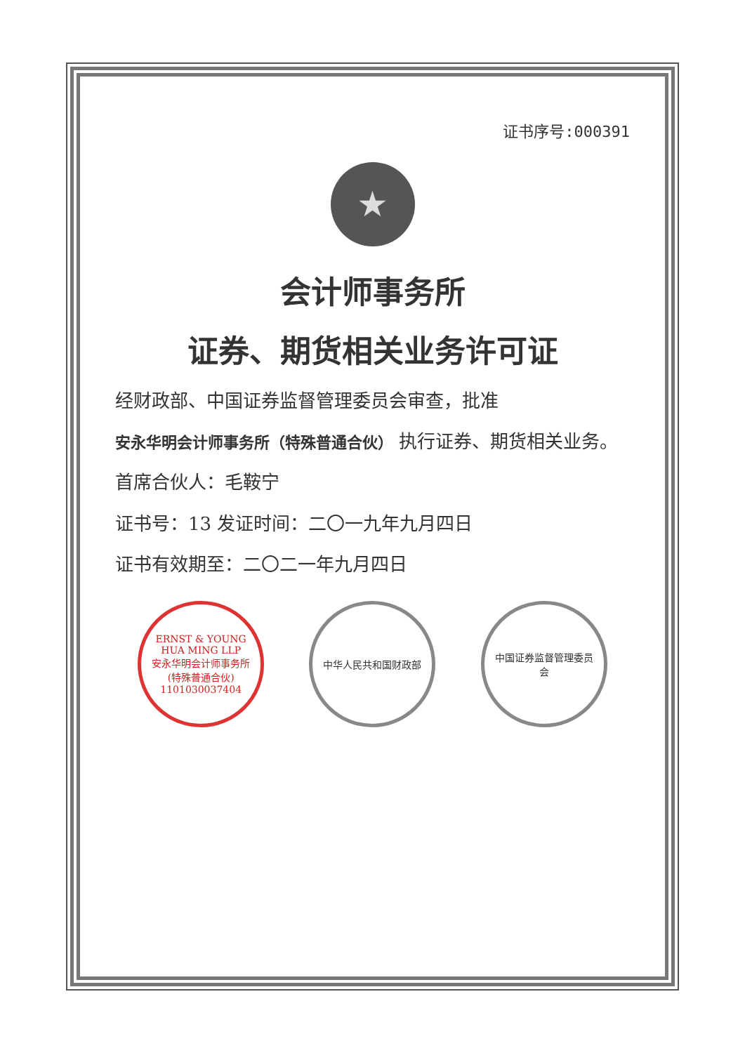证书序号:000391
★
会计师事务所
证券、期货相关业务许可证
经财政部、中国证券监督管理委员会审查，批准
安永华明会计师事务所（特殊普通合伙） 执行证券、期货相关业务。
首席合伙人：毛鞍宁
证书号：13 发证时间：二〇一九年九月四日
证书有效期至：二〇二一年九月四日
ERNST & YOUNG HUA MING LLP
安永华明会计师事务所(特殊普通合伙)
1101030037404
中华人民共和国财政部 中国证券监督管理委员会